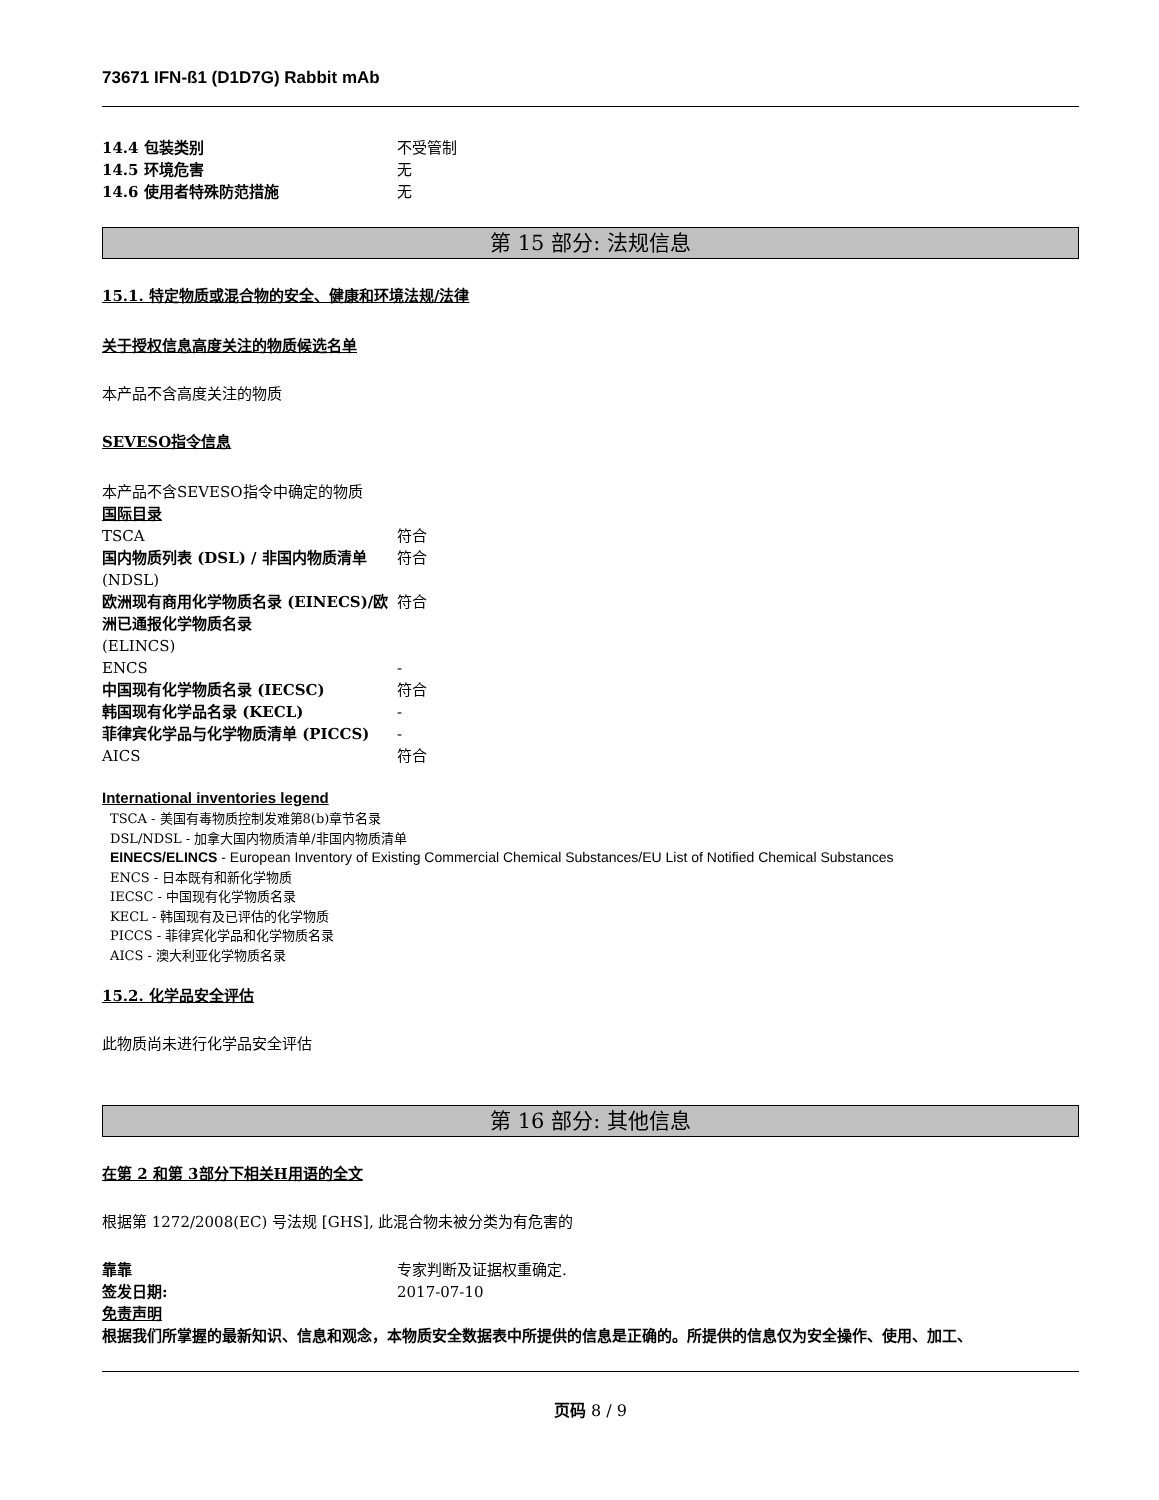73671 IFN-ß1 (D1D7G) Rabbit mAb
14.4 包装类别 不受管制
14.5 环境危害 无
14.6 使用者特殊防范措施 无
第 15 部分: 法规信息
15.1. 特定物质或混合物的安全、健康和环境法规/法律
关于授权信息高度关注的物质候选名单
本产品不含高度关注的物质
SEVESO指令信息
本产品不含SEVESO指令中确定的物质
国际目录
TSCA 符合
国内物质列表 (DSL) / 非国内物质清单
(NDSL)
符合
欧洲现有商用化学物质名录 (EINECS)/欧洲已通报化学物质名录
(ELINCS)
符合
ENCS -
中国现有化学物质名录 (IECSC) 符合
韩国现有化学品名录 (KECL) -
菲律宾化学品与化学物质清单 (PICCS) -
AICS 符合
International inventories legend
TSCA - 美国有毒物质控制发难第8(b)章节名录
DSL/NDSL - 加拿大国内物质清单/非国内物质清单
EINECS/ELINCS - European Inventory of Existing Commercial Chemical Substances/EU List of Notified Chemical Substances
ENCS - 日本既有和新化学物质
IECSC - 中国现有化学物质名录
KECL - 韩国现有及已评估的化学物质
PICCS - 菲律宾化学品和化学物质名录
AICS - 澳大利亚化学物质名录
15.2. 化学品安全评估
此物质尚未进行化学品安全评估
第 16 部分: 其他信息
在第 2 和第 3部分下相关H用语的全文
根据第 1272/2008(EC) 号法规 [GHS], 此混合物未被分类为有危害的
靠靠 专家判断及证据权重确定.
签发日期: 2017-07-10
免责声明
根据我们所掌握的最新知识、信息和观念，本物质安全数据表中所提供的信息是正确的。所提供的信息仅为安全操作、使用、加工、
页码 8 / 9